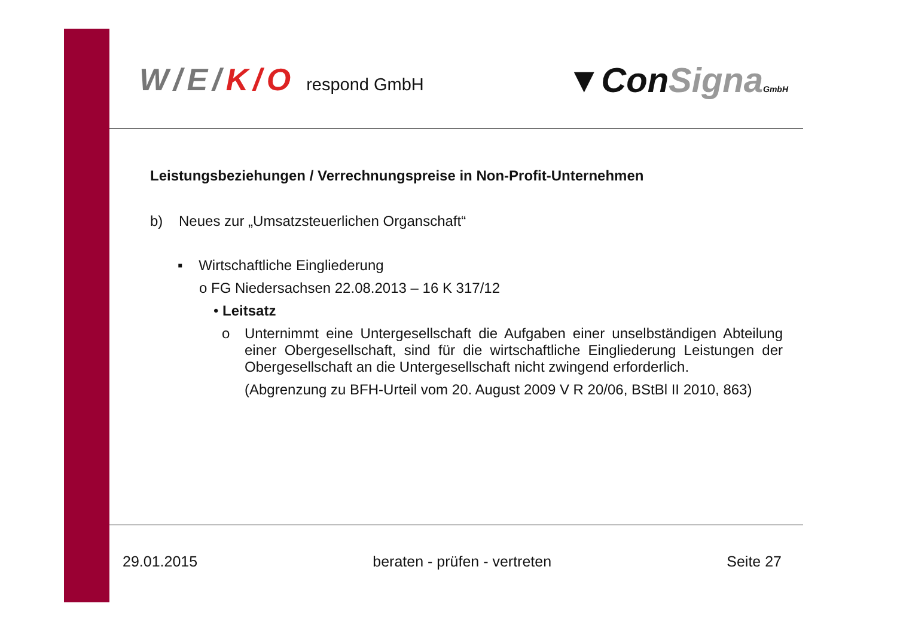W/E/K/O respond GmbH
▼ConSigna GmbH
Leistungsbeziehungen / Verrechnungspreise in Non-Profit-Unternehmen
b) Neues zur „Umsatzsteuerlichen Organschaft“
▪ Wirtschaftliche Eingliederung
o FG Niedersachsen 22.08.2013 – 16 K 317/12
• Leitsatz
o Unternimmt eine Untergesellschaft die Aufgaben einer unselbständigen Abteilung einer Obergesellschaft, sind für die wirtschaftliche Eingliederung Leistungen der Obergesellschaft an die Untergesellschaft nicht zwingend erforderlich.
(Abgrenzung zu BFH-Urteil vom 20. August 2009 V R 20/06, BStBl II 2010, 863)
29.01.2015 beraten - prüfen - vertreten Seite 27